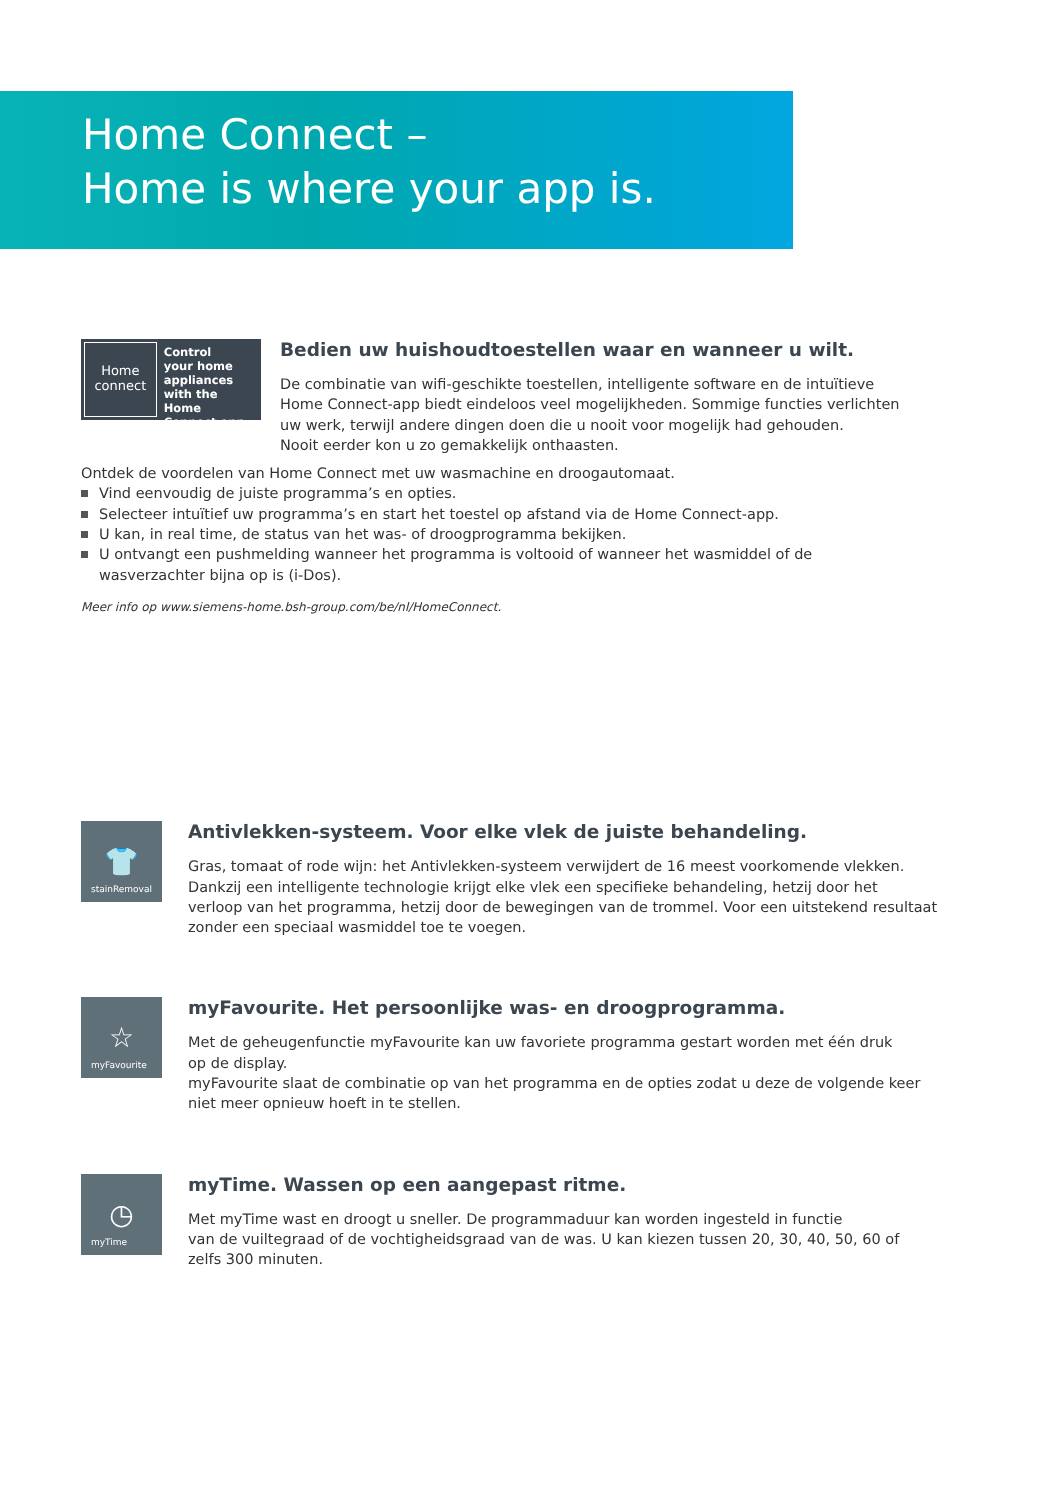Home Connect –
Home is where your app is.
Home
connect
Control
your home
appliances
with the Home
Connect app.
Bedien uw huishoudtoestellen waar en wanneer u wilt.
De combinatie van wifi-geschikte toestellen, intelligente software en de intuïtieve
Home Connect-app biedt eindeloos veel mogelijkheden. Sommige functies verlichten
uw werk, terwijl andere dingen doen die u nooit voor mogelijk had gehouden.
Nooit eerder kon u zo gemakkelijk onthaasten.
Ontdek de voordelen van Home Connect met uw wasmachine en droogautomaat.
Vind eenvoudig de juiste programma’s en opties.
Selecteer intuïtief uw programma’s en start het toestel op afstand via de Home Connect-app.
U kan, in real time, de status van het was- of droogprogramma bekijken.
U ontvangt een pushmelding wanneer het programma is voltooid of wanneer het wasmiddel of de wasverzachter bijna op is (i-Dos).
Meer info op www.siemens-home.bsh-group.com/be/nl/HomeConnect.
👕
stainRemoval
Antivlekken-systeem. Voor elke vlek de juiste behandeling.
Gras, tomaat of rode wijn: het Antivlekken-systeem verwijdert de 16 meest voorkomende vlekken.
Dankzij een intelligente technologie krijgt elke vlek een specifieke behandeling, hetzij door het
verloop van het programma, hetzij door de bewegingen van de trommel. Voor een uitstekend resultaat
zonder een speciaal wasmiddel toe te voegen.
☆
myFavourite
myFavourite. Het persoonlijke was- en droogprogramma.
Met de geheugenfunctie myFavourite kan uw favoriete programma gestart worden met één druk
op de display.
myFavourite slaat de combinatie op van het programma en de opties zodat u deze de volgende keer
niet meer opnieuw hoeft in te stellen.
◷
myTime
myTime. Wassen op een aangepast ritme.
Met myTime wast en droogt u sneller. De programmaduur kan worden ingesteld in functie
van de vuiltegraad of de vochtigheidsgraad van de was. U kan kiezen tussen 20, 30, 40, 50, 60 of
zelfs 300 minuten.